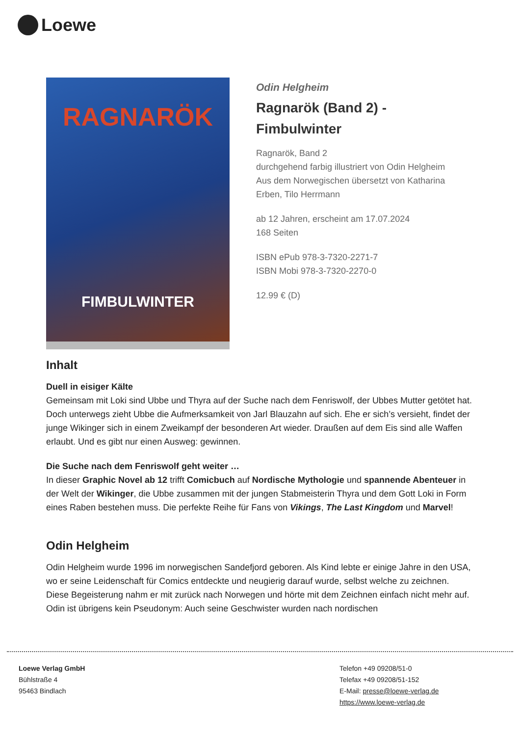Loewe
RAGNARÖK
FIMBULWINTER
Odin Helgheim
Ragnarök (Band 2) -
Fimbulwinter
Ragnarök, Band 2
durchgehend farbig illustriert von Odin Helgheim
Aus dem Norwegischen übersetzt von Katharina
Erben, Tilo Herrmann
ab 12 Jahren, erscheint am 17.07.2024
168 Seiten
ISBN ePub 978-3-7320-2271-7
ISBN Mobi 978-3-7320-2270-0
12.99 € (D)
Inhalt
Duell in eisiger Kälte
Gemeinsam mit Loki sind Ubbe und Thyra auf der Suche nach dem Fenriswolf, der Ubbes Mutter getötet hat. Doch unterwegs zieht Ubbe die Aufmerksamkeit von Jarl Blauzahn auf sich. Ehe er sich’s versieht, findet der junge Wikinger sich in einem Zweikampf der besonderen Art wieder. Draußen auf dem Eis sind alle Waffen erlaubt. Und es gibt nur einen Ausweg: gewinnen.
Die Suche nach dem Fenriswolf geht weiter …
In dieser Graphic Novel ab 12 trifft Comicbuch auf Nordische Mythologie und spannende Abenteuer in der Welt der Wikinger, die Ubbe zusammen mit der jungen Stabmeisterin Thyra und dem Gott Loki in Form eines Raben bestehen muss. Die perfekte Reihe für Fans von Vikings, The Last Kingdom und Marvel!
Odin Helgheim
Odin Helgheim wurde 1996 im norwegischen Sandefjord geboren. Als Kind lebte er einige Jahre in den USA, wo er seine Leidenschaft für Comics entdeckte und neugierig darauf wurde, selbst welche zu zeichnen. Diese Begeisterung nahm er mit zurück nach Norwegen und hörte mit dem Zeichnen einfach nicht mehr auf. Odin ist übrigens kein Pseudonym: Auch seine Geschwister wurden nach nordischen
Loewe Verlag GmbH
Bühlstraße 4
95463 Bindlach
Telefon +49 09208/51-0
Telefax +49 09208/51-152
E-Mail: presse@loewe-verlag.de
https://www.loewe-verlag.de